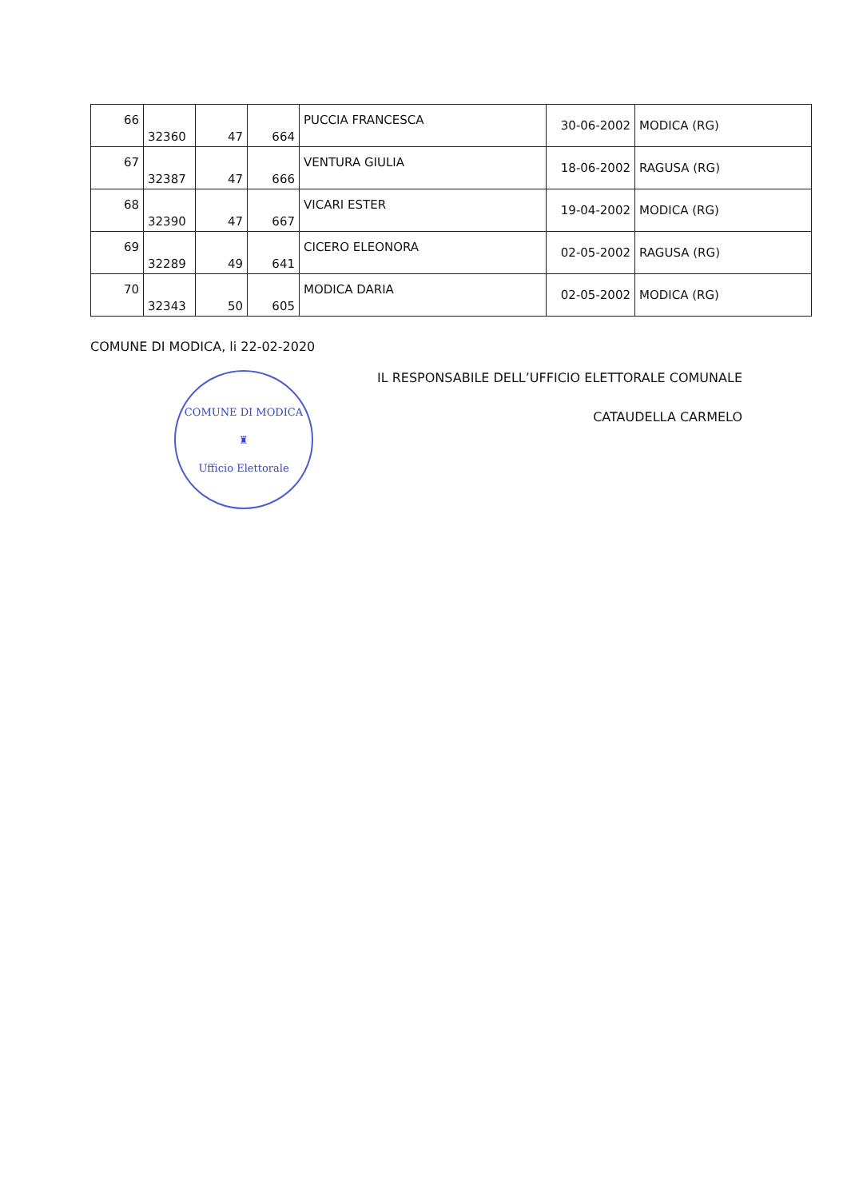| 66 | 32360 | 47 | 664 | PUCCIA FRANCESCA | 30-06-2002 | MODICA (RG) |
| 67 | 32387 | 47 | 666 | VENTURA GIULIA | 18-06-2002 | RAGUSA (RG) |
| 68 | 32390 | 47 | 667 | VICARI ESTER | 19-04-2002 | MODICA (RG) |
| 69 | 32289 | 49 | 641 | CICERO ELEONORA | 02-05-2002 | RAGUSA (RG) |
| 70 | 32343 | 50 | 605 | MODICA DARIA | 02-05-2002 | MODICA (RG) |
COMUNE DI MODICA, li 22-02-2020
COMUNE DI MODICA
♜
Ufficio Elettorale
IL RESPONSABILE DELL’UFFICIO ELETTORALE COMUNALE
CATAUDELLA CARMELO